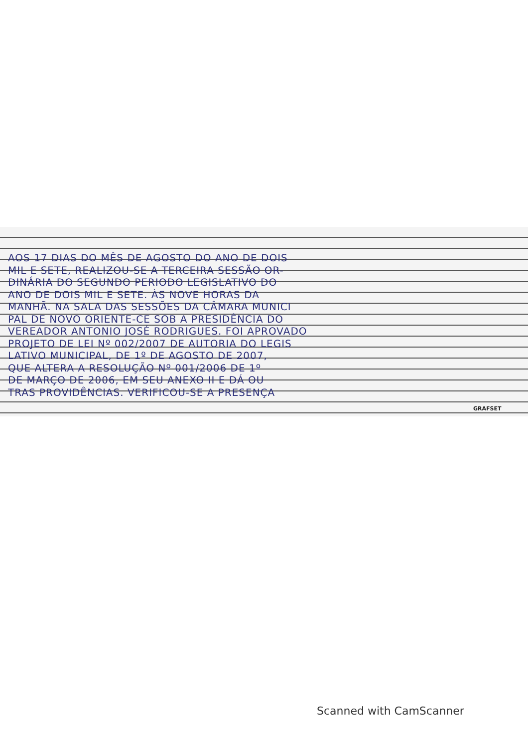AOS 17 DIAS DO MÊS DE AGOSTO DO ANO DE DOIS
MIL E SETE, REALIZOU-SE A TERCEIRA SESSÃO OR-
DINÁRIA DO SEGUNDO PERIODO LEGISLATIVO DO
ANO DE DOIS MIL E SETE. ÀS NOVE HORAS DA
MANHÃ. NA SALA DAS SESSÕES DA CÂMARA MUNICI
PAL DE NOVO ORIENTE-CE SOB A PRESIDÊNCIA DO
VEREADOR ANTONIO JOSÉ RODRIGUES. FOI APROVADO
PROJETO DE LEI Nº 002/2007 DE AUTORIA DO LEGIS
LATIVO MUNICIPAL, DE 1º DE AGOSTO DE 2007,
QUE ALTERA A RESOLUÇÃO Nº 001/2006 DE 1º
DE MARÇO DE 2006, EM SEU ANEXO II E DÁ OU
TRAS PROVIDÊNCIAS. VERIFICOU-SE A PRESENÇA
GRAFSET
Scanned with CamScanner